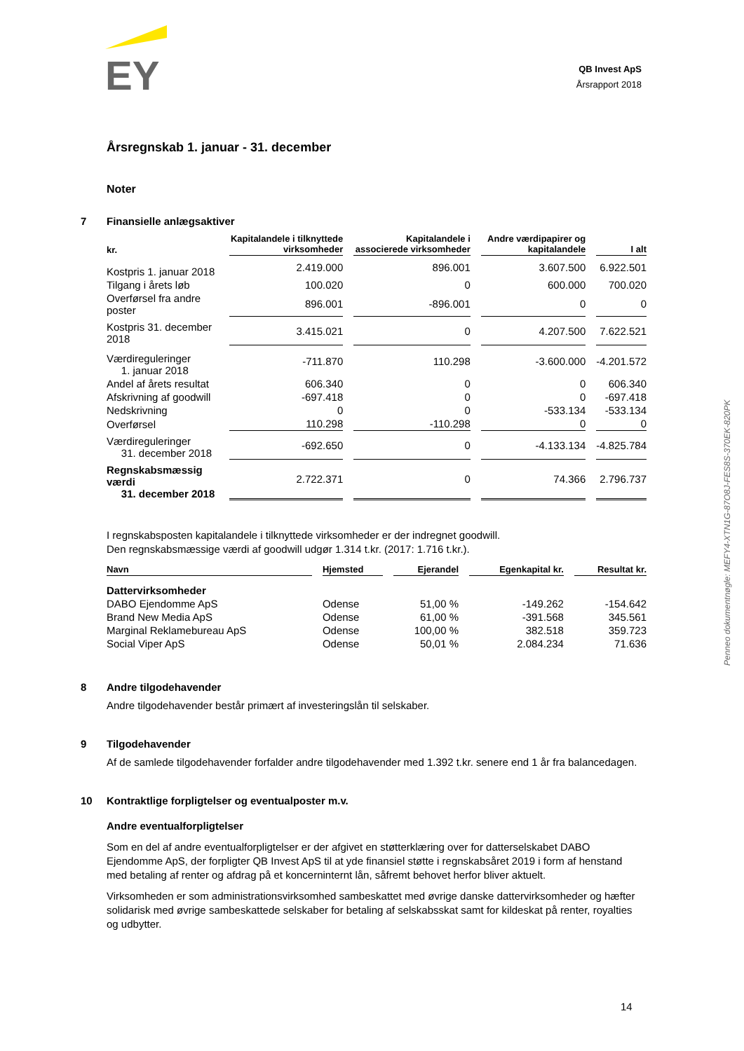EY
QB Invest ApS
Årsrapport 2018
Årsregnskab 1. januar - 31. december
Noter
7 Finansielle anlægsaktiver
| kr. | Kapitalandele i tilknyttede virksomheder | Kapitalandele i associerede virksomheder | Andre værdipapirer og kapitalandele | I alt |
| --- | --- | --- | --- | --- |
| Kostpris 1. januar 2018 | 2.419.000 | 896.001 | 3.607.500 | 6.922.501 |
| Tilgang i årets løb | 100.020 | 0 | 600.000 | 700.020 |
| Overførsel fra andre poster | 896.001 | -896.001 | 0 | 0 |
| Kostpris 31. december 2018 | 3.415.021 | 0 | 4.207.500 | 7.622.521 |
| Værdireguleringer 1. januar 2018 | -711.870 | 110.298 | -3.600.000 | -4.201.572 |
| Andel af årets resultat | 606.340 | 0 | 0 | 606.340 |
| Afskrivning af goodwill | -697.418 | 0 | 0 | -697.418 |
| Nedskrivning | 0 | 0 | -533.134 | -533.134 |
| Overførsel | 110.298 | -110.298 | 0 | 0 |
| Værdireguleringer 31. december 2018 | -692.650 | 0 | -4.133.134 | -4.825.784 |
| Regnskabsmæssig værdi 31. december 2018 | 2.722.371 | 0 | 74.366 | 2.796.737 |
I regnskabsposten kapitalandele i tilknyttede virksomheder er der indregnet goodwill.
Den regnskabsmæssige værdi af goodwill udgør 1.314 t.kr. (2017: 1.716 t.kr.).
| Navn | Hjemsted | Ejerandel | Egenkapital kr. | Resultat kr. |
| --- | --- | --- | --- | --- |
| Dattervirksomheder | | | | |
| DABO Ejendomme ApS | Odense | 51,00 % | -149.262 | -154.642 |
| Brand New Media ApS | Odense | 61,00 % | -391.568 | 345.561 |
| Marginal Reklamebureau ApS | Odense | 100,00 % | 382.518 | 359.723 |
| Social Viper ApS | Odense | 50,01 % | 2.084.234 | 71.636 |
8 Andre tilgodehavender
Andre tilgodehavender består primært af investeringslån til selskaber.
9 Tilgodehavender
Af de samlede tilgodehavender forfalder andre tilgodehavender med 1.392 t.kr. senere end 1 år fra balancedagen.
10 Kontraktlige forpligtelser og eventualposter m.v.
Andre eventualforpligtelser
Som en del af andre eventualforpligtelser er der afgivet en støtterklæring over for datterselskabet DABO Ejendomme ApS, der forpligter QB Invest ApS til at yde finansiel støtte i regnskabsåret 2019 i form af henstand med betaling af renter og afdrag på et koncerninternt lån, såfremt behovet herfor bliver aktuelt.
Virksomheden er som administrationsvirksomhed sambeskattet med øvrige danske dattervirksomheder og hæfter solidarisk med øvrige sambeskattede selskaber for betaling af selskabsskat samt for kildeskat på renter, royalties og udbytter.
Penneo dokumentnøgle: MEFY4-XTN1G-87O8J-FES8S-370EK-820PK
14